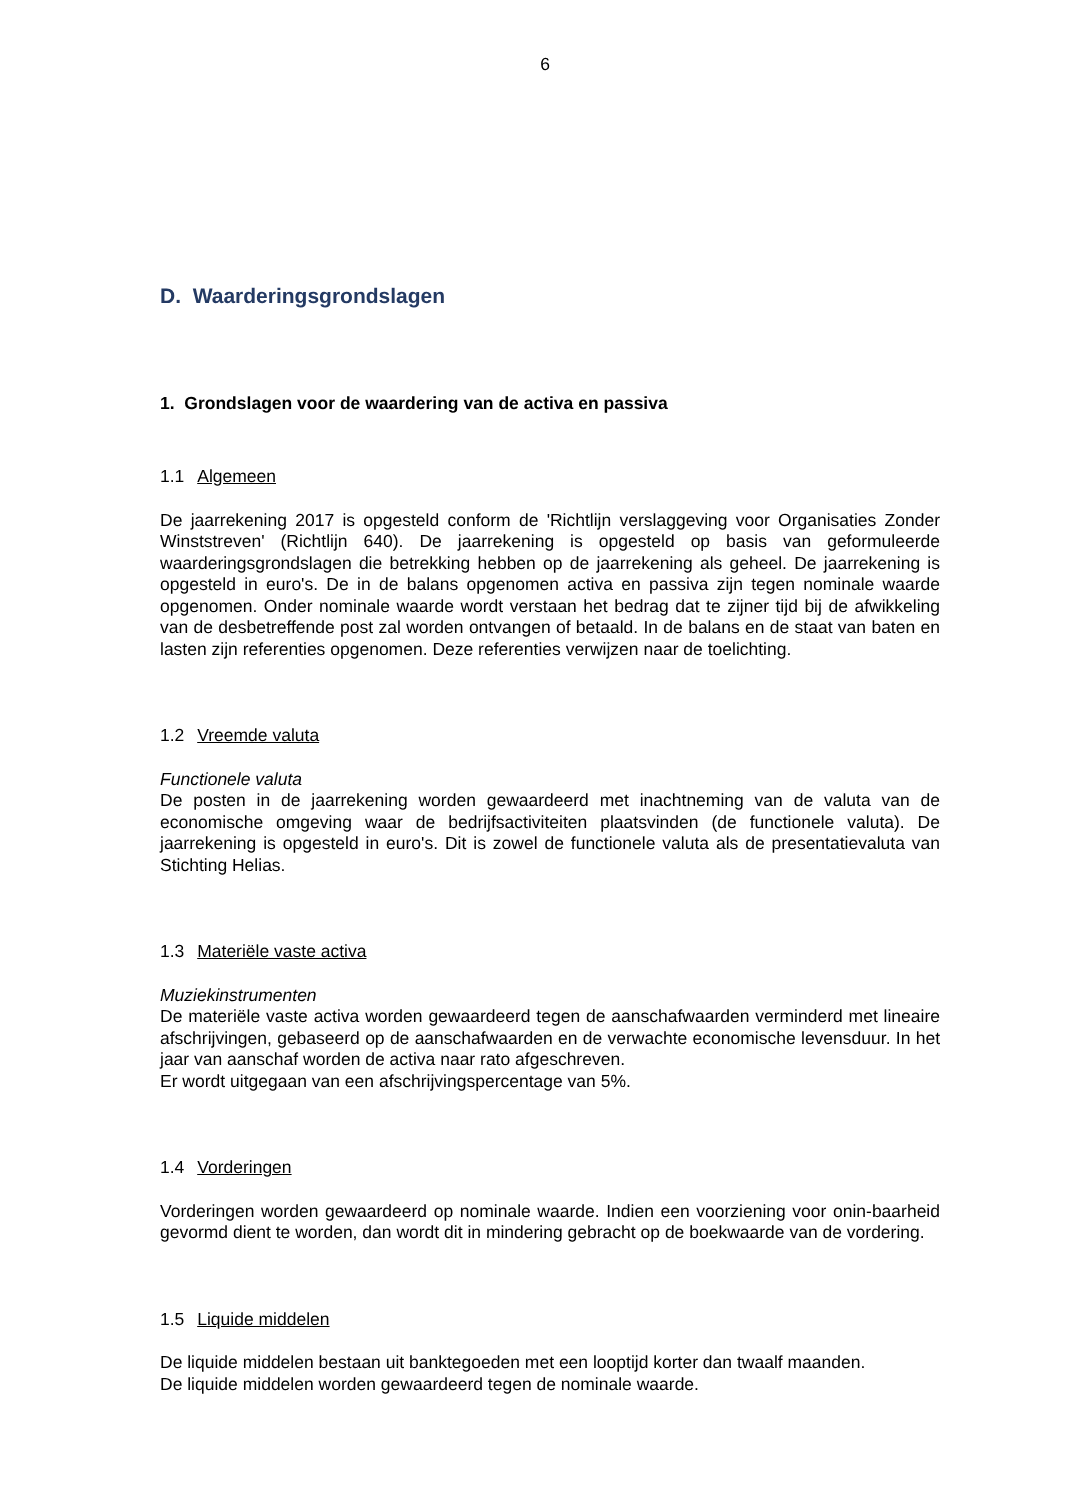6
D. Waarderingsgrondslagen
1. Grondslagen voor de waardering van de activa en passiva
1.1 Algemeen
De jaarrekening 2017 is opgesteld conform de 'Richtlijn verslaggeving voor Organisaties Zonder Winststreven' (Richtlijn 640). De jaarrekening is opgesteld op basis van geformuleerde waarderingsgrondslagen die betrekking hebben op de jaarrekening als geheel. De jaarrekening is opgesteld in euro's. De in de balans opgenomen activa en passiva zijn tegen nominale waarde opgenomen. Onder nominale waarde wordt verstaan het bedrag dat te zijner tijd bij de afwikkeling van de desbetreffende post zal worden ontvangen of betaald. In de balans en de staat van baten en lasten zijn referenties opgenomen. Deze referenties verwijzen naar de toelichting.
1.2 Vreemde valuta
Functionele valuta
De posten in de jaarrekening worden gewaardeerd met inachtneming van de valuta van de economische omgeving waar de bedrijfsactiviteiten plaatsvinden (de functionele valuta). De jaarrekening is opgesteld in euro's. Dit is zowel de functionele valuta als de presentatievaluta van Stichting Helias.
1.3 Materiële vaste activa
Muziekinstrumenten
De materiële vaste activa worden gewaardeerd tegen de aanschafwaarden verminderd met lineaire afschrijvingen, gebaseerd op de aanschafwaarden en de verwachte economische levensduur. In het jaar van aanschaf worden de activa naar rato afgeschreven.
Er wordt uitgegaan van een afschrijvingspercentage van 5%.
1.4 Vorderingen
Vorderingen worden gewaardeerd op nominale waarde. Indien een voorziening voor onin-baarheid gevormd dient te worden, dan wordt dit in mindering gebracht op de boekwaarde van de vordering.
1.5 Liquide middelen
De liquide middelen bestaan uit banktegoeden met een looptijd korter dan twaalf maanden.
De liquide middelen worden gewaardeerd tegen de nominale waarde.